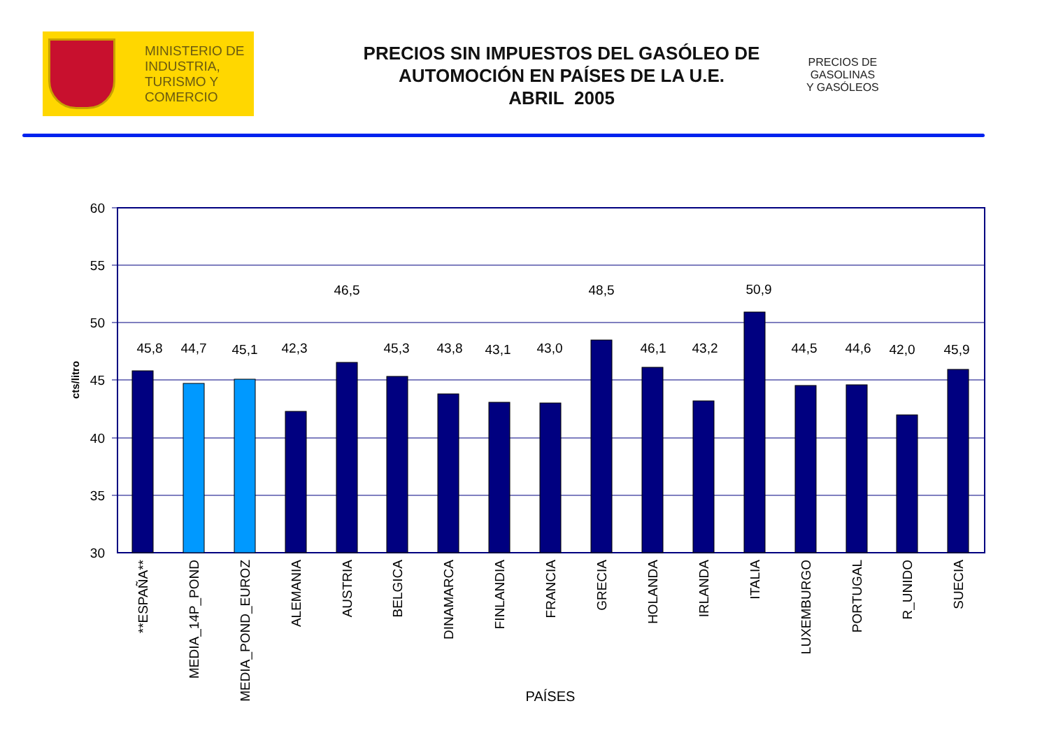MINISTERIO DE
INDUSTRIA,
TURISMO Y
COMERCIO
PRECIOS SIN IMPUESTOS DEL GASÓLEO DE AUTOMOCIÓN EN PAÍSES DE LA U.E.
ABRIL 2005
PRECIOS DE
GASOLINAS
Y GASÓLEOS
60
55
50
45
40
35
30
cts/litro
45,8
44,7
45,1
42,3
46,5
45,3
43,8
43,1
43,0
48,5
46,1
43,2
50,9
44,5
44,6
42,0
45,9
**ESPAÑA**
MEDIA_14P_POND
MEDIA_POND_EUROZ
ALEMANIA
AUSTRIA
BELGICA
DINAMARCA
FINLANDIA
FRANCIA
GRECIA
HOLANDA
IRLANDA
ITALIA
LUXEMBURGO
PORTUGAL
R_UNIDO
SUECIA
PAÍSES